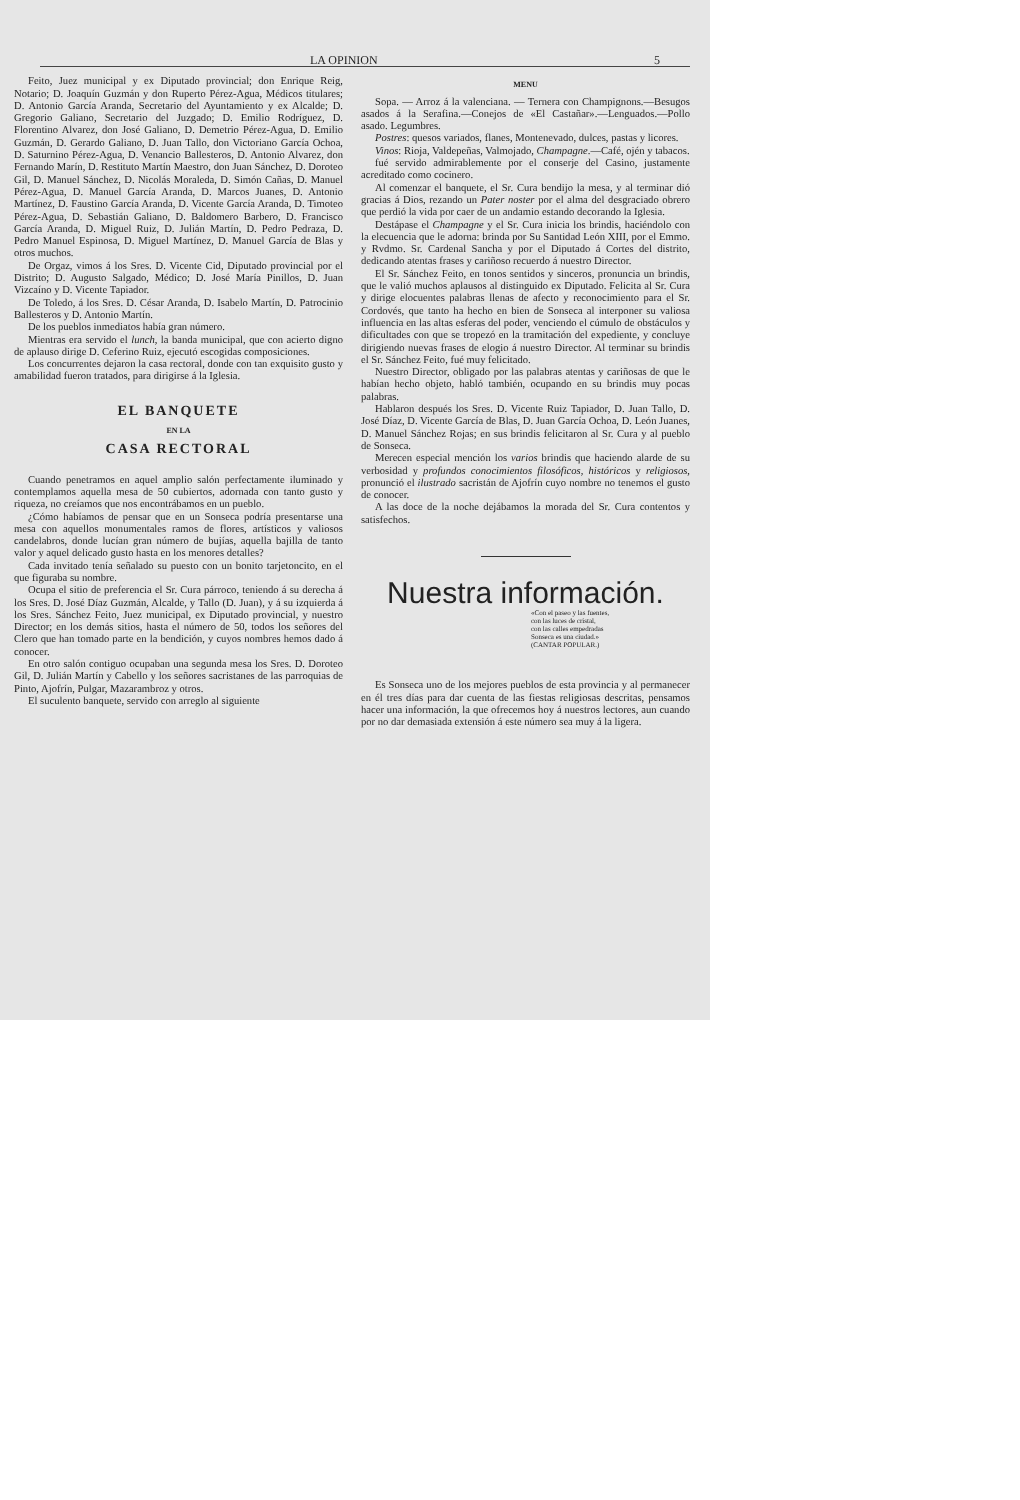LA OPINION 5
Feito, Juez municipal y ex Diputado provincial; don Enrique Reig, Notario; D. Joaquín Guzmán y don Ruperto Pérez-Agua, Médicos titulares; D. Antonio García Aranda, Secretario del Ayuntamiento y ex Alcalde; D. Gregorio Galiano, Secretario del Juzgado; D. Emilio Rodríguez, D. Florentino Alvarez, don José Galiano, D. Demetrio Pérez-Agua, D. Emilio Guzmán, D. Gerardo Galiano, D. Juan Tallo, don Victoriano García Ochoa, D. Saturnino Pérez-Agua, D. Venancio Ballesteros, D. Antonio Alvarez, don Fernando Marín, D. Restituto Martín Maestro, don Juan Sánchez, D. Doroteo Gil, D. Manuel Sánchez, D. Nicolás Moraleda, D. Simón Cañas, D. Manuel Pérez-Agua, D. Manuel García Aranda, D. Marcos Juanes, D. Antonio Martínez, D. Faustino García Aranda, D. Vicente García Aranda, D. Timoteo Pérez-Agua, D. Sebastián Galiano, D. Baldomero Barbero, D. Francisco García Aranda, D. Miguel Ruiz, D. Julián Martín, D. Pedro Pedraza, D. Pedro Manuel Espinosa, D. Miguel Martínez, D. Manuel García de Blas y otros muchos.
De Orgaz, vimos á los Sres. D. Vicente Cid, Diputado provincial por el Distrito; D. Augusto Salgado, Médico; D. José María Pinillos, D. Juan Vizcaíno y D. Vicente Tapiador.
De Toledo, á los Sres. D. César Aranda, D. Isabelo Martín, D. Patrocinio Ballesteros y D. Antonio Martín.
De los pueblos inmediatos había gran número.
Mientras era servido el lunch, la banda municipal, que con acierto digno de aplauso dirige D. Ceferino Ruiz, ejecutó escogidas composiciones.
Los concurrentes dejaron la casa rectoral, donde con tan exquisito gusto y amabilidad fueron tratados, para dirigirse á la Iglesia.
EL BANQUETE
EN LA
CASA RECTORAL
Cuando penetramos en aquel amplio salón perfectamente iluminado y contemplamos aquella mesa de 50 cubiertos, adornada con tanto gusto y riqueza, no creíamos que nos encontrábamos en un pueblo.
¿Cómo habíamos de pensar que en un Sonseca podría presentarse una mesa con aquellos monumentales ramos de flores, artísticos y valiosos candelabros, donde lucían gran número de bujías, aquella bajilla de tanto valor y aquel delicado gusto hasta en los menores detalles?
Cada invitado tenía señalado su puesto con un bonito tarjetoncito, en el que figuraba su nombre.
Ocupa el sitio de preferencia el Sr. Cura párroco, teniendo á su derecha á los Sres. D. José Díaz Guzmán, Alcalde, y Tallo (D. Juan), y á su izquierda á los Sres. Sánchez Feito, Juez municipal, ex Diputado provincial, y nuestro Director; en los demás sitios, hasta el número de 50, todos los señores del Clero que han tomado parte en la bendición, y cuyos nombres hemos dado á conocer.
En otro salón contiguo ocupaban una segunda mesa los Sres. D. Doroteo Gil, D. Julián Martín y Cabello y los señores sacristanes de las parroquias de Pinto, Ajofrín, Pulgar, Mazarambroz y otros.
El suculento banquete, servido con arreglo al siguiente
MENU
Sopa. — Arroz á la valenciana. — Ternera con Champignons.—Besugos asados á la Serafina.—Conejos de «El Castañar».—Lenguados.—Pollo asado. Legumbres.
Postres: quesos variados, flanes, Montenevado, dulces, pastas y licores.
Vinos: Rioja, Valdepeñas, Valmojado, Champagne.—Café, ojén y tabacos.
fué servido admirablemente por el conserje del Casino, justamente acreditado como cocinero.
Al comenzar el banquete, el Sr. Cura bendijo la mesa, y al terminar dió gracias á Dios, rezando un Pater noster por el alma del desgraciado obrero que perdió la vida por caer de un andamio estando decorando la Iglesia.
Destápase el Champagne y el Sr. Cura inicia los brindis, haciéndolo con la elecuencia que le adorna: brinda por Su Santidad León XIII, por el Emmo. y Rvdmo. Sr. Cardenal Sancha y por el Diputado á Cortes del distrito, dedicando atentas frases y cariñoso recuerdo á nuestro Director.
El Sr. Sánchez Feito, en tonos sentidos y sinceros, pronuncia un brindis, que le valió muchos aplausos al distinguido ex Diputado. Felicita al Sr. Cura y dirige elocuentes palabras llenas de afecto y reconocimiento para el Sr. Cordovés, que tanto ha hecho en bien de Sonseca al interponer su valiosa influencia en las altas esferas del poder, venciendo el cúmulo de obstáculos y dificultades con que se tropezó en la tramitación del expediente, y concluye dirigiendo nuevas frases de elogio á nuestro Director. Al terminar su brindis el Sr. Sánchez Feito, fué muy felicitado.
Nuestro Director, obligado por las palabras atentas y cariñosas de que le habían hecho objeto, habló también, ocupando en su brindis muy pocas palabras.
Hablaron después los Sres. D. Vicente Ruiz Tapiador, D. Juan Tallo, D. José Díaz, D. Vicente García de Blas, D. Juan García Ochoa, D. León Juanes, D. Manuel Sánchez Rojas; en sus brindis felicitaron al Sr. Cura y al pueblo de Sonseca.
Merecen especial mención los varios brindis que haciendo alarde de su verbosidad y profundos conocimientos filosóficos, históricos y religiosos, pronunció el ilustrado sacristán de Ajofrín cuyo nombre no tenemos el gusto de conocer.
A las doce de la noche dejábamos la morada del Sr. Cura contentos y satisfechos.
Nuestra información.
«Con el paseo y las fuentes,
con las luces de cristal,
con las calles empedradas
Sonseca es una ciudad.»
(CANTAR POPULAR.)
Es Sonseca uno de los mejores pueblos de esta provincia y al permanecer en él tres días para dar cuenta de las fiestas religiosas descritas, pensamos hacer una información, la que ofrecemos hoy á nuestros lectores, aun cuando por no dar demasiada extensión á este número sea muy á la ligera.